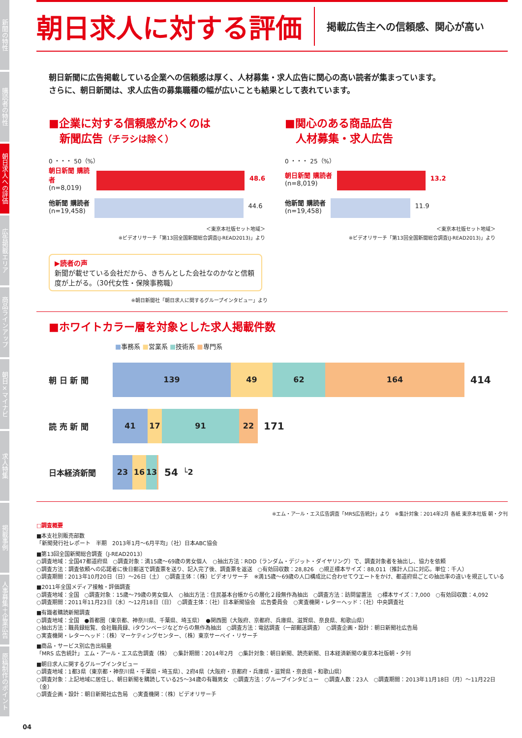新聞の特性
購読者の特性
朝日求人への評価
広告掲載エリア
商品ラインアップ
朝日×マイナビ
求人特集
掲載事例
人事募集＋企業広告
原稿制作のポイント
朝日求人に対する評価
掲載広告主への信頼感、関心が高い
朝日新聞に広告掲載している企業への信頼感は厚く、人材募集・求人広告に関心の高い読者が集まっています。
さらに、朝日新聞は、求人広告の募集職種の幅が広いことも結果として表れています。
■企業に対する信頼感がわくのは
　新聞広告（チラシは除く）
0 ・・・ 50（%）
朝日新聞 購読者
(n=8,019)
48.6
他新聞 購読者
(n=19,458)
44.6
＜東京本社版セット地域＞
※ビデオリサーチ「第13回全国新聞総合調査(J-READ2013)」より
■関心のある商品広告
　人材募集・求人広告
0 ・・・ 25（%）
朝日新聞 購読者
(n=8,019)
13.2
他新聞 購読者
(n=19,458)
11.9
＜東京本社版セット地域＞
※ビデオリサーチ「第13回全国新聞総合調査(J-READ2013)」より
▶読者の声
新聞が載せている会社だから、きちんとした会社なのかなと信頼度が上がる。（30代女性・保険事務職）
※朝日新聞社「朝日求人に関するグループインタビュー」より
■ホワイトカラー層を対象とした求人掲載件数
■事務系 ■営業系 ■技術系 ■専門系
朝 日 新 聞
139 49 62 164
414
読 売 新 聞
41 17 91 22
171
日本経済新聞
23 16 13
54 └2
※エム・アール・エス広告調査「MRS広告統計」より　※集計対象：2014年2月 各紙 東京本社版 朝・夕刊
□調査概要
■本支社別販売部数
「新聞発行社レポート　半期　2013年1月～6月平均」（社）日本ABC協会
■第13回全国新聞総合調査（J-READ2013）
○調査地域：全国47都道府県　○調査対象：満15歳～69歳の男女個人　○抽出方法：RDD（ランダム・デジット・ダイヤリング）で、調査対象者を抽出し、協力を依頼
○調査方法：調査依頼への応諾者に後日郵送で調査票を送り、記入完了後、調査票を返送　○有効回収数：28,826　○規正標本サイズ：88,011（推計人口に対応。単位：千人）
○調査期間：2013年10月20日（日）～26日（土）　○調査主体：（株）ビデオリサーチ　※満15歳～69歳の人口構成比に合わせてウエートをかけ、都道府県ごとの抽出率の違いを規正している
■2011年全国メディア接触・評価調査
○調査地域：全国　○調査対象：15歳～79歳の男女個人　○抽出方法：住民基本台帳からの層化２段無作為抽出　○調査方法：訪問留置法　○標本サイズ：7,000　○有効回収数：4,092
○調査期間：2011年11月23日（水）～12月18日（日）　○調査主体：（社）日本新聞協会　広告委員会　○実査機関・レターヘッド：（社）中央調査社
■有識者購読新聞調査
○調査地域：全国　●首都圏（東京都、神奈川県、千葉県、埼玉県）　●関西圏（大阪府、京都府、兵庫県、滋賀県、奈良県、和歌山県）
○抽出方法：職員録総覧、会社職員録、iタウンページなどからの無作為抽出　○調査方法：電話調査（一部郵送調査）　○調査企画・設計：朝日新聞社広告局
○実査機関・レターヘッド：（株）マーケティングセンター、（株）東京サーベイ・リサーチ
■商品・サービス別広告出稿量
「MRS 広告統計」 エム・アール・エス広告調査（株）　○集計期間：2014年2月　○集計対象：朝日新聞、読売新聞、日本経済新聞の東京本社版朝・夕刊
■朝日求人に関するグループインタビュー
○調査地域：1都3県（東京都・神奈川県・千葉県・埼玉県）、2府4県（大阪府・京都府・兵庫県・滋賀県・奈良県・和歌山県）
○調査対象：上記地域に居住し、朝日新聞を購読している25～34歳の有職男女　○調査方法：グループインタビュー　○調査人数：23人　○調査期間：2013年11月18日（月）～11月22日（金）
○調査企画・設計：朝日新聞社広告局　○実査機関：（株）ビデオリサーチ
04